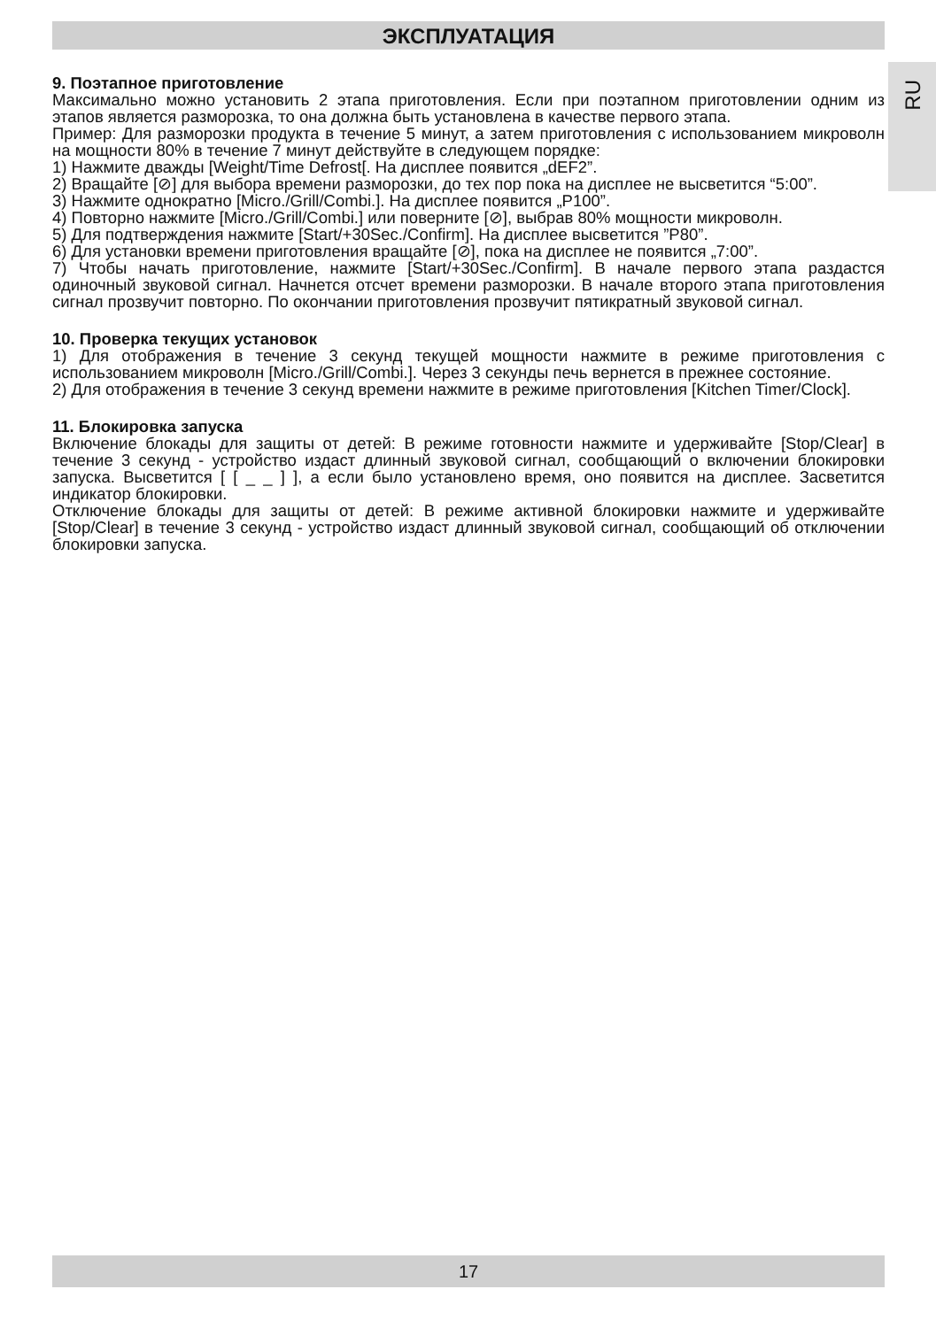ЭКСПЛУАТАЦИЯ
RU
9. Поэтапное приготовление
Максимально можно установить 2 этапа приготовления. Если при поэтапном приготовлении одним из этапов является разморозка, то она должна быть установлена в качестве первого этапа.
Пример: Для разморозки продукта в течение 5 минут, а затем приготовления с использованием микроволн на мощности 80% в течение 7 минут действуйте в следующем порядке:
1) Нажмите дважды [Weight/Time Defrost[. На дисплее появится „dEF2”.
2) Вращайте [⊘] для выбора времени разморозки, до тех пор пока на дисплее не высветится “5:00”.
3) Нажмите однократно [Micro./Grill/Combi.]. На дисплее появится „P100”.
4) Повторно нажмите [Micro./Grill/Combi.] или поверните [⊘], выбрав 80% мощности микроволн.
5) Для подтверждения нажмите [Start/+30Sec./Confirm]. На дисплее высветится ”P80”.
6) Для установки времени приготовления вращайте [⊘], пока на дисплее не появится „7:00”.
7) Чтобы начать приготовление, нажмите [Start/+30Sec./Confirm]. В начале первого этапа раздастся одиночный звуковой сигнал. Начнется отсчет времени разморозки. В начале второго этапа приготовления сигнал прозвучит повторно. По окончании приготовления прозвучит пятикратный звуковой сигнал.
10. Проверка текущих установок
1) Для отображения в течение 3 секунд текущей мощности нажмите в режиме приготовления с использованием микроволн [Micro./Grill/Combi.]. Через 3 секунды печь вернется в прежнее состояние.
2) Для отображения в течение 3 секунд времени нажмите в режиме приготовления [Kitchen Timer/Clock].
11. Блокировка запуска
Включение блокады для защиты от детей: В режиме готовности нажмите и удерживайте [Stop/Clear] в течение 3 секунд - устройство издаст длинный звуковой сигнал, сообщающий о включении блокировки запуска. Высветится [ [ _ _ ] ], а если было установлено время, оно появится на дисплее. Засветится индикатор блокировки.
Отключение блокады для защиты от детей: В режиме активной блокировки нажмите и удерживайте [Stop/Clear] в течение 3 секунд - устройство издаст длинный звуковой сигнал, сообщающий об отключении блокировки запуска.
17